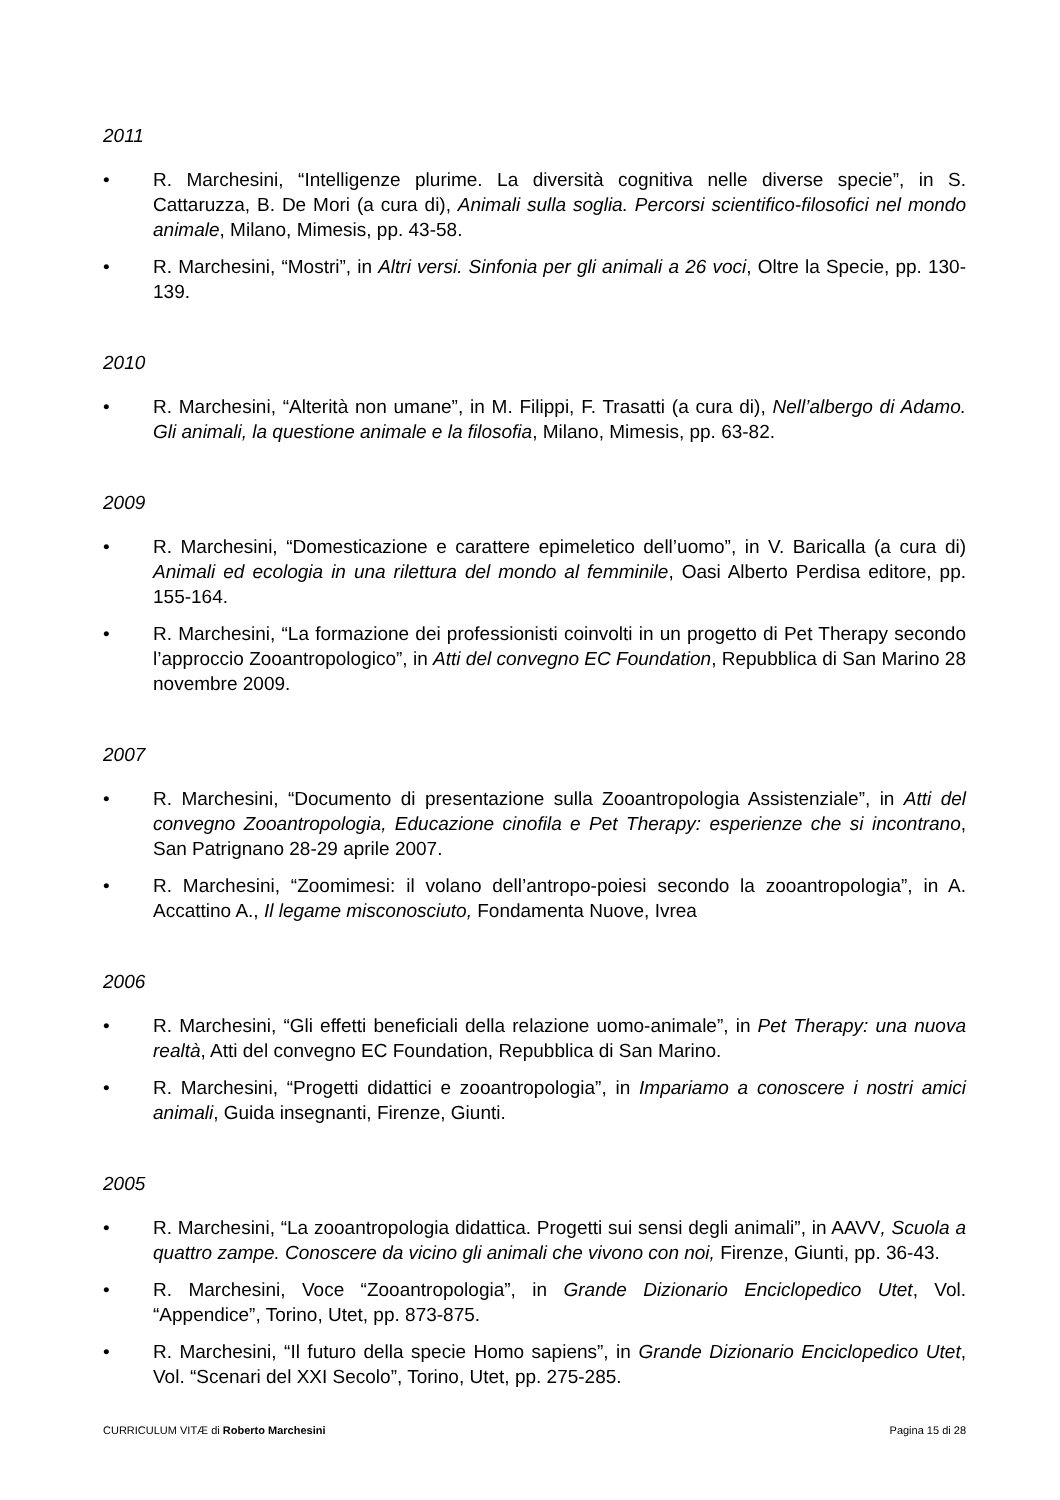2011
• R. Marchesini, “Intelligenze plurime. La diversità cognitiva nelle diverse specie”, in S. Cattaruzza, B. De Mori (a cura di), Animali sulla soglia. Percorsi scientifico-filosofici nel mondo animale, Milano, Mimesis, pp. 43-58.
• R. Marchesini, “Mostri”, in Altri versi. Sinfonia per gli animali a 26 voci, Oltre la Specie, pp. 130-139.
2010
• R. Marchesini, “Alterità non umane”, in M. Filippi, F. Trasatti (a cura di), Nell’albergo di Adamo. Gli animali, la questione animale e la filosofia, Milano, Mimesis, pp. 63-82.
2009
• R. Marchesini, “Domesticazione e carattere epimeletico dell’uomo”, in V. Baricalla (a cura di) Animali ed ecologia in una rilettura del mondo al femminile, Oasi Alberto Perdisa editore, pp. 155-164.
• R. Marchesini, “La formazione dei professionisti coinvolti in un progetto di Pet Therapy secondo l’approccio Zooantropologico”, in Atti del convegno EC Foundation, Repubblica di San Marino 28 novembre 2009.
2007
• R. Marchesini, “Documento di presentazione sulla Zooantropologia Assistenziale”, in Atti del convegno Zooantropologia, Educazione cinofila e Pet Therapy: esperienze che si incontrano, San Patrignano 28-29 aprile 2007.
• R. Marchesini, “Zoomimesi: il volano dell’antropo-poiesi secondo la zooantropologia”, in A. Accattino A., Il legame misconosciuto, Fondamenta Nuove, Ivrea
2006
• R. Marchesini, “Gli effetti beneficiali della relazione uomo-animale”, in Pet Therapy: una nuova realtà, Atti del convegno EC Foundation, Repubblica di San Marino.
• R. Marchesini, “Progetti didattici e zooantropologia”, in Impariamo a conoscere i nostri amici animali, Guida insegnanti, Firenze, Giunti.
2005
• R. Marchesini, “La zooantropologia didattica. Progetti sui sensi degli animali”, in AAVV, Scuola a quattro zampe. Conoscere da vicino gli animali che vivono con noi, Firenze, Giunti, pp. 36-43.
• R. Marchesini, Voce “Zooantropologia”, in Grande Dizionario Enciclopedico Utet, Vol. “Appendice”, Torino, Utet, pp. 873-875.
• R. Marchesini, “Il futuro della specie Homo sapiens”, in Grande Dizionario Enciclopedico Utet, Vol. “Scenari del XXI Secolo”, Torino, Utet, pp. 275-285.
CURRICULUM VITÆ di Roberto Marchesini Pagina 15 di 28